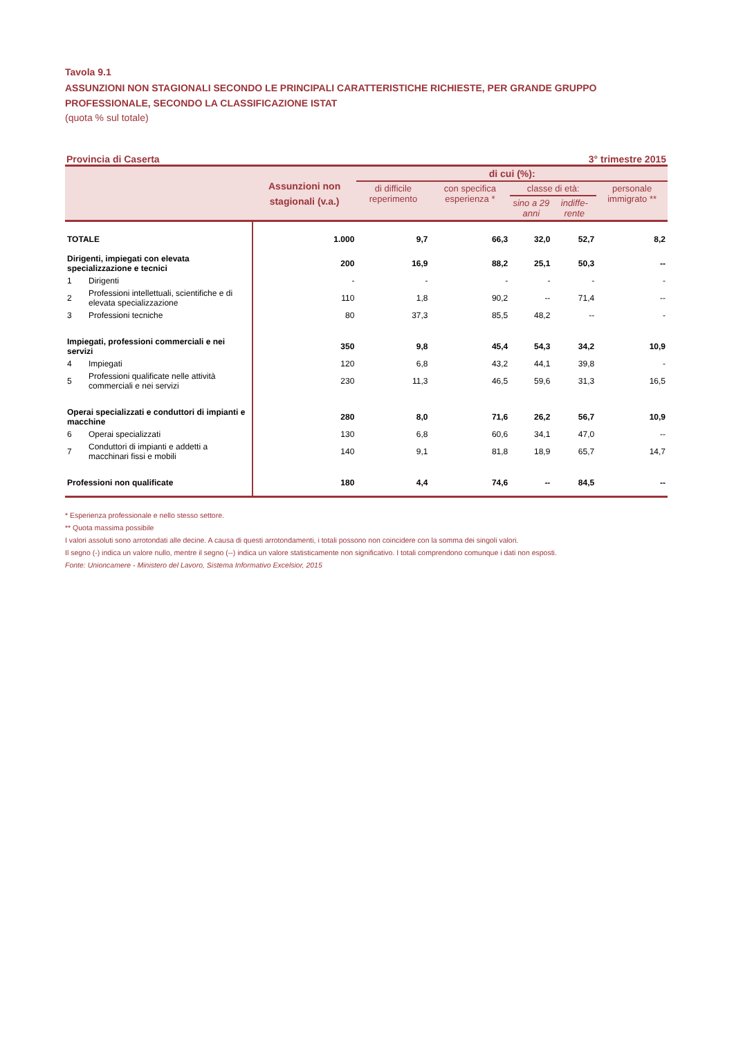Tavola 9.1
ASSUNZIONI NON STAGIONALI SECONDO LE PRINCIPALI CARATTERISTICHE RICHIESTE, PER GRANDE GRUPPO PROFESSIONALE, SECONDO LA CLASSIFICAZIONE ISTAT
(quota % sul totale)
Provincia di Caserta 3° trimestre 2015
| | | Assunzioni non stagionali (v.a.) | di cui (%): | | | | |
| --- | --- | --- | --- | --- | --- | --- | --- |
| | | | di difficile reperimento | con specifica esperienza * | classe di età: | | personale immigrato ** |
| | | | | | sino a 29 anni | indiffe- rente | |
| TOTALE | | 1.000 | 9,7 | 66,3 | 32,0 | 52,7 | 8,2 |
| Dirigenti, impiegati con elevata specializzazione e tecnici | | 200 | 16,9 | 88,2 | 25,1 | 50,3 | -- |
| 1 | Dirigenti | - | - | - | - | - | - |
| 2 | Professioni intellettuali, scientifiche e di elevata specializzazione | 110 | 1,8 | 90,2 | -- | 71,4 | -- |
| 3 | Professioni tecniche | 80 | 37,3 | 85,5 | 48,2 | -- | - |
| Impiegati, professioni commerciali e nei servizi | | 350 | 9,8 | 45,4 | 54,3 | 34,2 | 10,9 |
| 4 | Impiegati | 120 | 6,8 | 43,2 | 44,1 | 39,8 | - |
| 5 | Professioni qualificate nelle attività commerciali e nei servizi | 230 | 11,3 | 46,5 | 59,6 | 31,3 | 16,5 |
| Operai specializzati e conduttori di impianti e macchine | | 280 | 8,0 | 71,6 | 26,2 | 56,7 | 10,9 |
| 6 | Operai specializzati | 130 | 6,8 | 60,6 | 34,1 | 47,0 | -- |
| 7 | Conduttori di impianti e addetti a macchinari fissi e mobili | 140 | 9,1 | 81,8 | 18,9 | 65,7 | 14,7 |
| Professioni non qualificate | | 180 | 4,4 | 74,6 | -- | 84,5 | -- |
* Esperienza professionale e nello stesso settore.
** Quota massima possibile
I valori assoluti sono arrotondati alle decine. A causa di questi arrotondamenti, i totali possono non coincidere con la somma dei singoli valori.
Il segno (-) indica un valore nullo, mentre il segno (--) indica un valore statisticamente non significativo. I totali comprendono comunque i dati non esposti.
Fonte: Unioncamere - Ministero del Lavoro, Sistema Informativo Excelsior, 2015